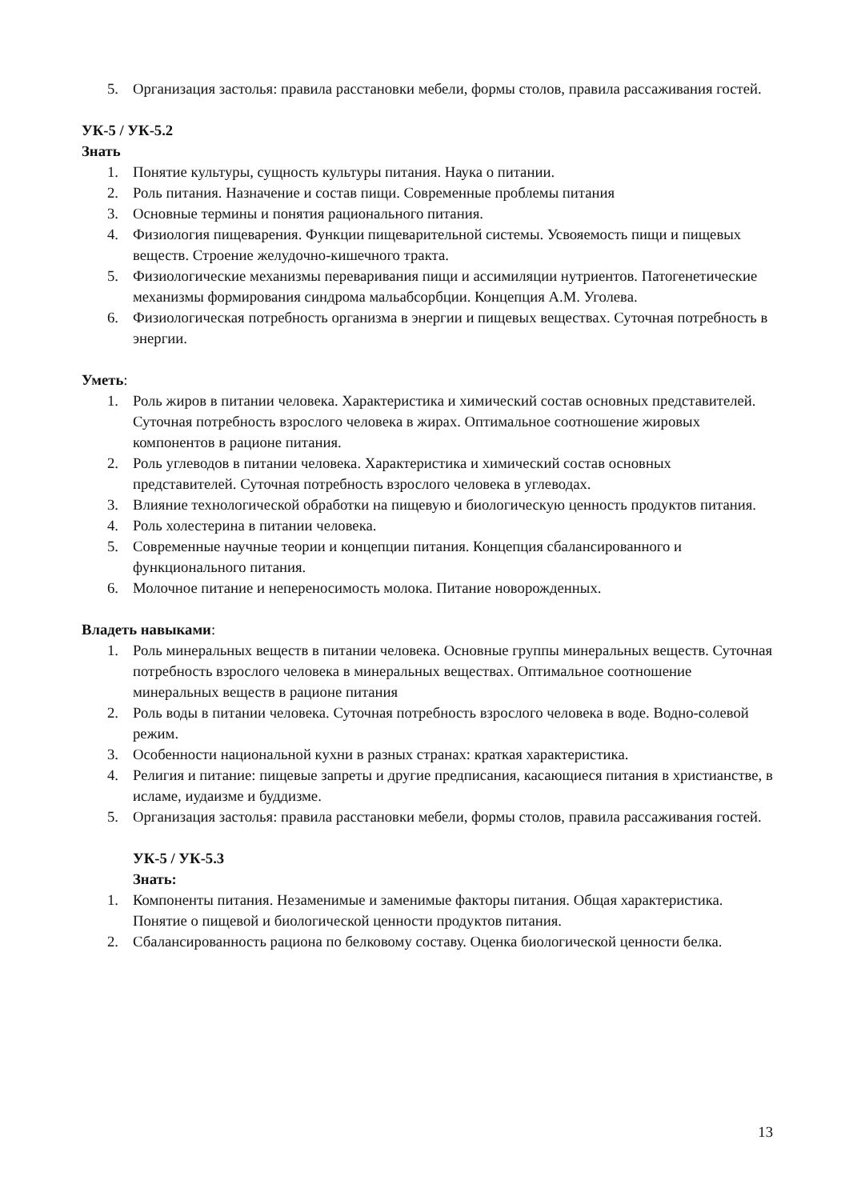5. Организация застолья: правила расстановки мебели, формы столов, правила рассаживания гостей.
УК-5 / УК-5.2
Знать
1. Понятие культуры, сущность культуры питания. Наука о питании.
2. Роль питания. Назначение и состав пищи. Современные проблемы питания
3. Основные термины и понятия рационального питания.
4. Физиология пищеварения. Функции пищеварительной системы. Усвояемость пищи и пищевых веществ. Строение желудочно-кишечного тракта.
5. Физиологические механизмы переваривания пищи и ассимиляции нутриентов. Патогенетические механизмы формирования синдрома мальабсорбции. Концепция А.М. Уголева.
6. Физиологическая потребность организма в энергии и пищевых веществах. Суточная потребность в энергии.
Уметь:
1. Роль жиров в питании человека. Характеристика и химический состав основных представителей. Суточная потребность взрослого человека в жирах. Оптимальное соотношение жировых компонентов в рационе питания.
2. Роль углеводов в питании человека. Характеристика и химический состав основных представителей. Суточная потребность взрослого человека в углеводах.
3. Влияние технологической обработки на пищевую и биологическую ценность продуктов питания.
4. Роль холестерина в питании человека.
5. Современные научные теории и концепции питания. Концепция сбалансированного и функционального питания.
6. Молочное питание и непереносимость молока. Питание новорожденных.
Владеть навыками:
1. Роль минеральных веществ в питании человека. Основные группы минеральных веществ. Суточная потребность взрослого человека в минеральных веществах. Оптимальное соотношение минеральных веществ в рационе питания
2. Роль воды в питании человека. Суточная потребность взрослого человека в воде. Водно-солевой режим.
3. Особенности национальной кухни в разных странах: краткая характеристика.
4. Религия и питание: пищевые запреты и другие предписания, касающиеся питания в христианстве, в исламе, иудаизме и буддизме.
5. Организация застолья: правила расстановки мебели, формы столов, правила рассаживания гостей.
УК-5 / УК-5.3
Знать:
1. Компоненты питания. Незаменимые и заменимые факторы питания. Общая характеристика. Понятие о пищевой и биологической ценности продуктов питания.
2. Сбалансированность рациона по белковому составу. Оценка биологической ценности белка.
13